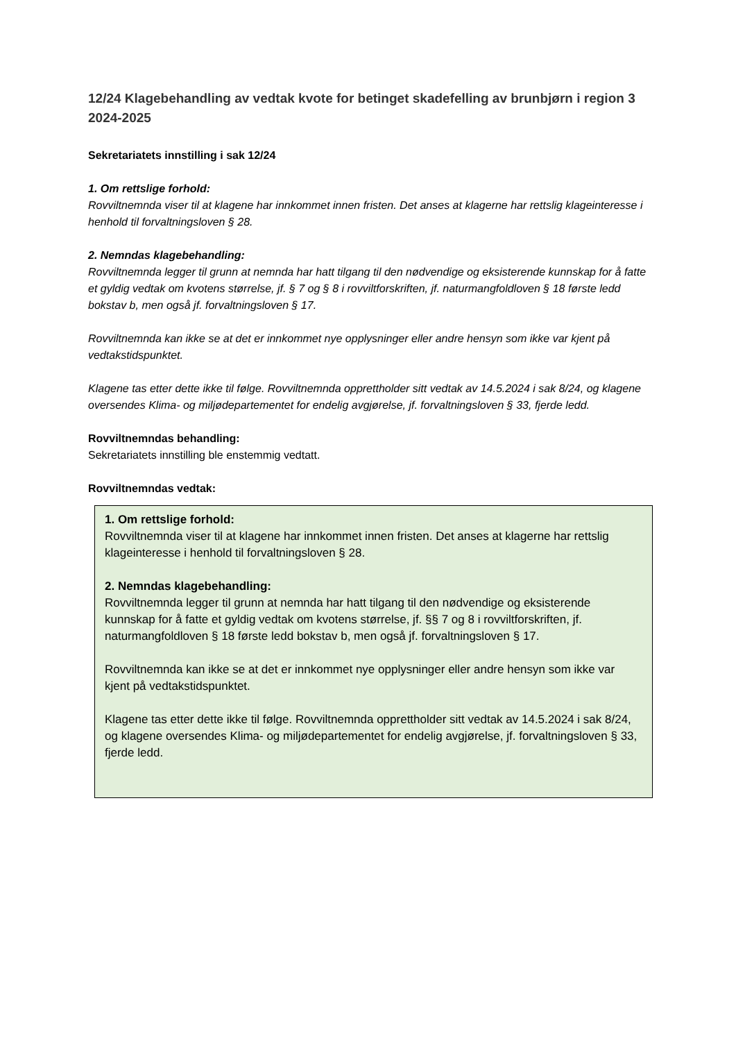12/24 Klagebehandling av vedtak kvote for betinget skadefelling av brunbjørn i region 3 2024-2025
Sekretariatets innstilling i sak 12/24
1. Om rettslige forhold:
Rovviltnemnda viser til at klagene har innkommet innen fristen. Det anses at klagerne har rettslig klageinteresse i henhold til forvaltningsloven § 28.
2. Nemndas klagebehandling:
Rovviltnemnda legger til grunn at nemnda har hatt tilgang til den nødvendige og eksisterende kunnskap for å fatte et gyldig vedtak om kvotens størrelse, jf. § 7 og § 8 i rovviltforskriften, jf. naturmangfoldloven § 18 første ledd bokstav b, men også jf. forvaltningsloven § 17.
Rovviltnemnda kan ikke se at det er innkommet nye opplysninger eller andre hensyn som ikke var kjent på vedtakstidspunktet.
Klagene tas etter dette ikke til følge. Rovviltnemnda opprettholder sitt vedtak av 14.5.2024 i sak 8/24, og klagene oversendes Klima- og miljødepartementet for endelig avgjørelse, jf. forvaltningsloven § 33, fjerde ledd.
Rovviltnemndas behandling:
Sekretariatets innstilling ble enstemmig vedtatt.
Rovviltnemndas vedtak:
1. Om rettslige forhold:
Rovviltnemnda viser til at klagene har innkommet innen fristen. Det anses at klagerne har rettslig klageinteresse i henhold til forvaltningsloven § 28.
2. Nemndas klagebehandling:
Rovviltnemnda legger til grunn at nemnda har hatt tilgang til den nødvendige og eksisterende kunnskap for å fatte et gyldig vedtak om kvotens størrelse, jf. §§ 7 og 8 i rovviltforskriften, jf. naturmangfoldloven § 18 første ledd bokstav b, men også jf. forvaltningsloven § 17.
Rovviltnemnda kan ikke se at det er innkommet nye opplysninger eller andre hensyn som ikke var kjent på vedtakstidspunktet.
Klagene tas etter dette ikke til følge. Rovviltnemnda opprettholder sitt vedtak av 14.5.2024 i sak 8/24, og klagene oversendes Klima- og miljødepartementet for endelig avgjørelse, jf. forvaltningsloven § 33, fjerde ledd.